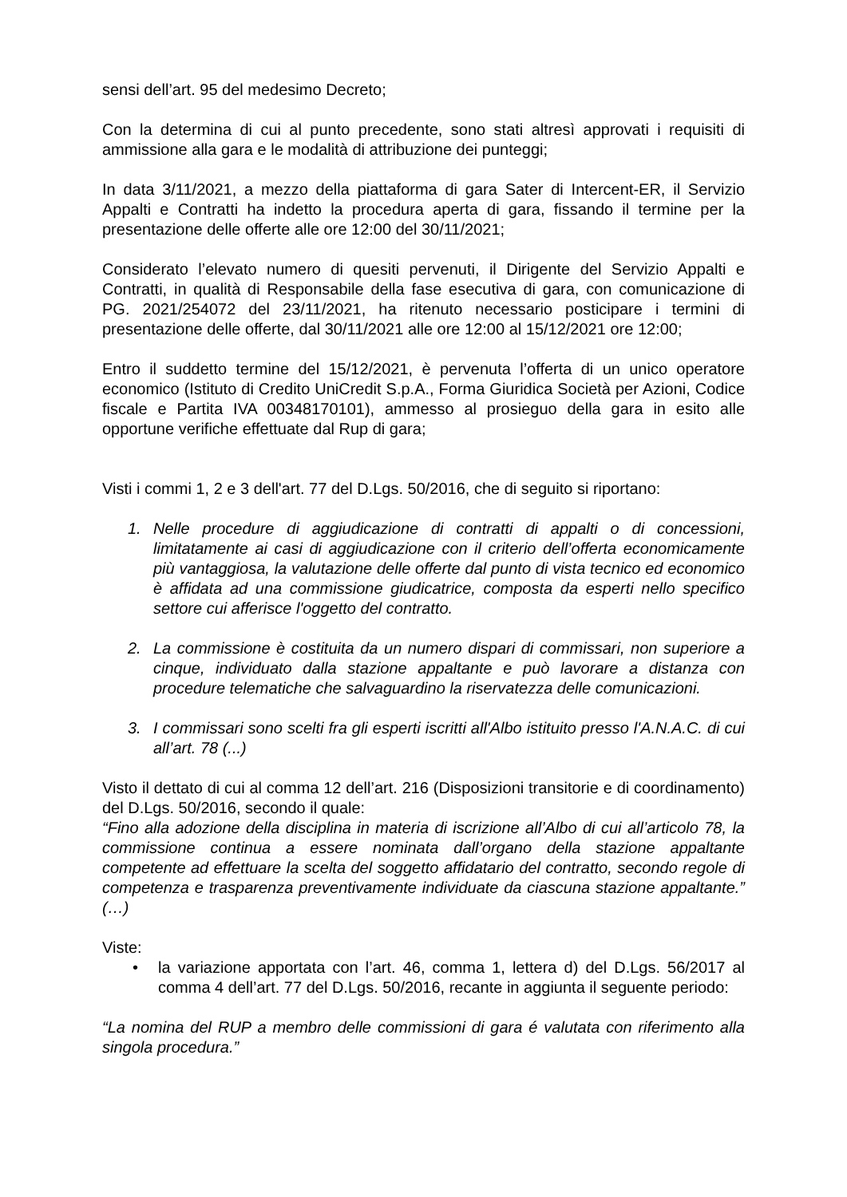sensi dell’art. 95 del medesimo Decreto;
Con la determina di cui al punto precedente, sono stati altresì approvati i requisiti di ammissione alla gara e le modalità di attribuzione dei punteggi;
In data 3/11/2021, a mezzo della piattaforma di gara Sater di Intercent-ER, il Servizio Appalti e Contratti ha indetto la procedura aperta di gara, fissando il termine per la presentazione delle offerte alle ore 12:00 del 30/11/2021;
Considerato l’elevato numero di quesiti pervenuti, il Dirigente del Servizio Appalti e Contratti, in qualità di Responsabile della fase esecutiva di gara, con comunicazione di PG. 2021/254072 del 23/11/2021, ha ritenuto necessario posticipare i termini di presentazione delle offerte, dal 30/11/2021 alle ore 12:00 al 15/12/2021 ore 12:00;
Entro il suddetto termine del 15/12/2021, è pervenuta l’offerta di un unico operatore economico (Istituto di Credito UniCredit S.p.A., Forma Giuridica Società per Azioni, Codice fiscale e Partita IVA 00348170101), ammesso al prosieguo della gara in esito alle opportune verifiche effettuate dal Rup di gara;
Visti i commi 1, 2 e 3 dell'art. 77 del D.Lgs. 50/2016, che di seguito si riportano:
1. Nelle procedure di aggiudicazione di contratti di appalti o di concessioni, limitatamente ai casi di aggiudicazione con il criterio dell’offerta economicamente più vantaggiosa, la valutazione delle offerte dal punto di vista tecnico ed economico è affidata ad una commissione giudicatrice, composta da esperti nello specifico settore cui afferisce l'oggetto del contratto.
2. La commissione è costituita da un numero dispari di commissari, non superiore a cinque, individuato dalla stazione appaltante e può lavorare a distanza con procedure telematiche che salvaguardino la riservatezza delle comunicazioni.
3. I commissari sono scelti fra gli esperti iscritti all'Albo istituito presso l'A.N.A.C. di cui all’art. 78 (...)
Visto il dettato di cui al comma 12 dell’art. 216 (Disposizioni transitorie e di coordinamento) del D.Lgs. 50/2016, secondo il quale:
“Fino alla adozione della disciplina in materia di iscrizione all’Albo di cui all’articolo 78, la commissione continua a essere nominata dall’organo della stazione appaltante competente ad effettuare la scelta del soggetto affidatario del contratto, secondo regole di competenza e trasparenza preventivamente individuate da ciascuna stazione appaltante.” (…)
Viste:
• la variazione apportata con l’art. 46, comma 1, lettera d) del D.Lgs. 56/2017 al comma 4 dell’art. 77 del D.Lgs. 50/2016, recante in aggiunta il seguente periodo:
“La nomina del RUP a membro delle commissioni di gara é valutata con riferimento alla singola procedura.”